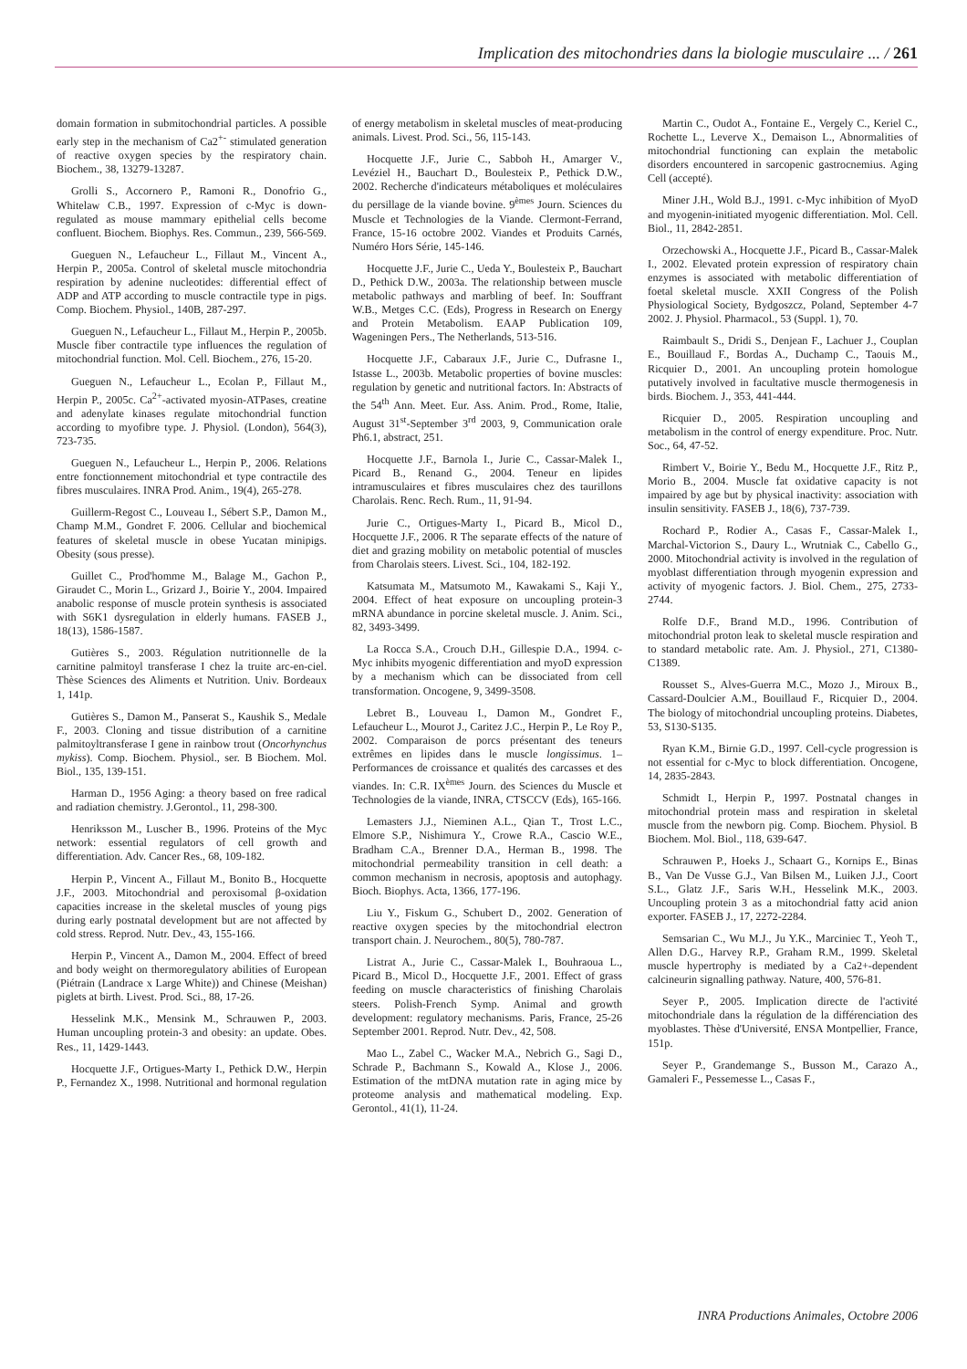Implication des mitochondries dans la biologie musculaire ... / 261
domain formation in submitochondrial particles. A possible early step in the mechanism of Ca2<sup>+-</sup> stimulated generation of reactive oxygen species by the respiratory chain. Biochem., 38, 13279-13287.
Grolli S., Accornero P., Ramoni R., Donofrio G., Whitelaw C.B., 1997. Expression of c-Myc is down-regulated as mouse mammary epithelial cells become confluent. Biochem. Biophys. Res. Commun., 239, 566-569.
Gueguen N., Lefaucheur L., Fillaut M., Vincent A., Herpin P., 2005a. Control of skeletal muscle mitochondria respiration by adenine nucleotides: differential effect of ADP and ATP according to muscle contractile type in pigs. Comp. Biochem. Physiol., 140B, 287-297.
Gueguen N., Lefaucheur L., Fillaut M., Herpin P., 2005b. Muscle fiber contractile type influences the regulation of mitochondrial function. Mol. Cell. Biochem., 276, 15-20.
Gueguen N., Lefaucheur L., Ecolan P., Fillaut M., Herpin P., 2005c. Ca<sup>2+</sup>-activated myosin-ATPases, creatine and adenylate kinases regulate mitochondrial function according to myofibre type. J. Physiol. (London), 564(3), 723-735.
Gueguen N., Lefaucheur L., Herpin P., 2006. Relations entre fonctionnement mitochondrial et type contractile des fibres musculaires. INRA Prod. Anim., 19(4), 265-278.
Guillerm-Regost C., Louveau I., Sébert S.P., Damon M., Champ M.M., Gondret F. 2006. Cellular and biochemical features of skeletal muscle in obese Yucatan minipigs. Obesity (sous presse).
Guillet C., Prod'homme M., Balage M., Gachon P., Giraudet C., Morin L., Grizard J., Boirie Y., 2004. Impaired anabolic response of muscle protein synthesis is associated with S6K1 dysregulation in elderly humans. FASEB J., 18(13), 1586-1587.
Gutières S., 2003. Régulation nutritionnelle de la carnitine palmitoyl transferase I chez la truite arc-en-ciel. Thèse Sciences des Aliments et Nutrition. Univ. Bordeaux 1, 141p.
Gutières S., Damon M., Panserat S., Kaushik S., Medale F., 2003. Cloning and tissue distribution of a carnitine palmitoyltransferase I gene in rainbow trout (Oncorhynchus mykiss). Comp. Biochem. Physiol., ser. B Biochem. Mol. Biol., 135, 139-151.
Harman D., 1956 Aging: a theory based on free radical and radiation chemistry. J.Gerontol., 11, 298-300.
Henriksson M., Luscher B., 1996. Proteins of the Myc network: essential regulators of cell growth and differentiation. Adv. Cancer Res., 68, 109-182.
Herpin P., Vincent A., Fillaut M., Bonito B., Hocquette J.F., 2003. Mitochondrial and peroxisomal β-oxidation capacities increase in the skeletal muscles of young pigs during early postnatal development but are not affected by cold stress. Reprod. Nutr. Dev., 43, 155-166.
Herpin P., Vincent A., Damon M., 2004. Effect of breed and body weight on thermoregulatory abilities of European (Piétrain (Landrace x Large White)) and Chinese (Meishan) piglets at birth. Livest. Prod. Sci., 88, 17-26.
Hesselink M.K., Mensink M., Schrauwen P., 2003. Human uncoupling protein-3 and obesity: an update. Obes. Res., 11, 1429-1443.
Hocquette J.F., Ortigues-Marty I., Pethick D.W., Herpin P., Fernandez X., 1998. Nutritional and hormonal regulation of energy metabolism in skeletal muscles of meat-producing animals. Livest. Prod. Sci., 56, 115-143.
Hocquette J.F., Jurie C., Sabboh H., Amarger V., Levéziel H., Bauchart D., Boulesteix P., Pethick D.W., 2002. Recherche d'indicateurs métaboliques et moléculaires du persillage de la viande bovine. 9<sup>èmes</sup> Journ. Sciences du Muscle et Technologies de la Viande. Clermont-Ferrand, France, 15-16 octobre 2002. Viandes et Produits Carnés, Numéro Hors Série, 145-146.
Hocquette J.F., Jurie C., Ueda Y., Boulesteix P., Bauchart D., Pethick D.W., 2003a. The relationship between muscle metabolic pathways and marbling of beef. In: Souffrant W.B., Metges C.C. (Eds), Progress in Research on Energy and Protein Metabolism. EAAP Publication 109, Wageningen Pers., The Netherlands, 513-516.
Hocquette J.F., Cabaraux J.F., Jurie C., Dufrasne I., Istasse L., 2003b. Metabolic properties of bovine muscles: regulation by genetic and nutritional factors. In: Abstracts of the 54<sup>th</sup> Ann. Meet. Eur. Ass. Anim. Prod., Rome, Italie, August 31<sup>st</sup>-September 3<sup>rd</sup> 2003, 9, Communication orale Ph6.1, abstract, 251.
Hocquette J.F., Barnola I., Jurie C., Cassar-Malek I., Picard B., Renand G., 2004. Teneur en lipides intramusculaires et fibres musculaires chez des taurillons Charolais. Renc. Rech. Rum., 11, 91-94.
Jurie C., Ortigues-Marty I., Picard B., Micol D., Hocquette J.F., 2006. R The separate effects of the nature of diet and grazing mobility on metabolic potential of muscles from Charolais steers. Livest. Sci., 104, 182-192.
Katsumata M., Matsumoto M., Kawakami S., Kaji Y., 2004. Effect of heat exposure on uncoupling protein-3 mRNA abundance in porcine skeletal muscle. J. Anim. Sci., 82, 3493-3499.
La Rocca S.A., Crouch D.H., Gillespie D.A., 1994. c-Myc inhibits myogenic differentiation and myoD expression by a mechanism which can be dissociated from cell transformation. Oncogene, 9, 3499-3508.
Lebret B., Louveau I., Damon M., Gondret F., Lefaucheur L., Mourot J., Caritez J.C., Herpin P., Le Roy P., 2002. Comparaison de porcs présentant des teneurs extrêmes en lipides dans le muscle longissimus. 1– Performances de croissance et qualités des carcasses et des viandes. In: C.R. IX<sup>èmes</sup> Journ. des Sciences du Muscle et Technologies de la viande, INRA, CTSCCV (Eds), 165-166.
Lemasters J.J., Nieminen A.L., Qian T., Trost L.C., Elmore S.P., Nishimura Y., Crowe R.A., Cascio W.E., Bradham C.A., Brenner D.A., Herman B., 1998. The mitochondrial permeability transition in cell death: a common mechanism in necrosis, apoptosis and autophagy. Bioch. Biophys. Acta, 1366, 177-196.
Liu Y., Fiskum G., Schubert D., 2002. Generation of reactive oxygen species by the mitochondrial electron transport chain. J. Neurochem., 80(5), 780-787.
Listrat A., Jurie C., Cassar-Malek I., Bouhraoua L., Picard B., Micol D., Hocquette J.F., 2001. Effect of grass feeding on muscle characteristics of finishing Charolais steers. Polish-French Symp. Animal and growth development: regulatory mechanisms. Paris, France, 25-26 September 2001. Reprod. Nutr. Dev., 42, 508.
Mao L., Zabel C., Wacker M.A., Nebrich G., Sagi D., Schrade P., Bachmann S., Kowald A., Klose J., 2006. Estimation of the mtDNA mutation rate in aging mice by proteome analysis and mathematical modeling. Exp. Gerontol., 41(1), 11-24.
Martin C., Oudot A., Fontaine E., Vergely C., Keriel C., Rochette L., Leverve X., Demaison L., Abnormalities of mitochondrial functioning can explain the metabolic disorders encountered in sarcopenic gastrocnemius. Aging Cell (accepté).
Miner J.H., Wold B.J., 1991. c-Myc inhibition of MyoD and myogenin-initiated myogenic differentiation. Mol. Cell. Biol., 11, 2842-2851.
Orzechowski A., Hocquette J.F., Picard B., Cassar-Malek I., 2002. Elevated protein expression of respiratory chain enzymes is associated with metabolic differentiation of foetal skeletal muscle. XXII Congress of the Polish Physiological Society, Bydgoszcz, Poland, September 4-7 2002. J. Physiol. Pharmacol., 53 (Suppl. 1), 70.
Raimbault S., Dridi S., Denjean F., Lachuer J., Couplan E., Bouillaud F., Bordas A., Duchamp C., Taouis M., Ricquier D., 2001. An uncoupling protein homologue putatively involved in facultative muscle thermogenesis in birds. Biochem. J., 353, 441-444.
Ricquier D., 2005. Respiration uncoupling and metabolism in the control of energy expenditure. Proc. Nutr. Soc., 64, 47-52.
Rimbert V., Boirie Y., Bedu M., Hocquette J.F., Ritz P., Morio B., 2004. Muscle fat oxidative capacity is not impaired by age but by physical inactivity: association with insulin sensitivity. FASEB J., 18(6), 737-739.
Rochard P., Rodier A., Casas F., Cassar-Malek I., Marchal-Victorion S., Daury L., Wrutniak C., Cabello G., 2000. Mitochondrial activity is involved in the regulation of myoblast differentiation through myogenin expression and activity of myogenic factors. J. Biol. Chem., 275, 2733-2744.
Rolfe D.F., Brand M.D., 1996. Contribution of mitochondrial proton leak to skeletal muscle respiration and to standard metabolic rate. Am. J. Physiol., 271, C1380-C1389.
Rousset S., Alves-Guerra M.C., Mozo J., Miroux B., Cassard-Doulcier A.M., Bouillaud F., Ricquier D., 2004. The biology of mitochondrial uncoupling proteins. Diabetes, 53, S130-S135.
Ryan K.M., Birnie G.D., 1997. Cell-cycle progression is not essential for c-Myc to block differentiation. Oncogene, 14, 2835-2843.
Schmidt I., Herpin P., 1997. Postnatal changes in mitochondrial protein mass and respiration in skeletal muscle from the newborn pig. Comp. Biochem. Physiol. B Biochem. Mol. Biol., 118, 639-647.
Schrauwen P., Hoeks J., Schaart G., Kornips E., Binas B., Van De Vusse G.J., Van Bilsen M., Luiken J.J., Coort S.L., Glatz J.F., Saris W.H., Hesselink M.K., 2003. Uncoupling protein 3 as a mitochondrial fatty acid anion exporter. FASEB J., 17, 2272-2284.
Semsarian C., Wu M.J., Ju Y.K., Marciniec T., Yeoh T., Allen D.G., Harvey R.P., Graham R.M., 1999. Skeletal muscle hypertrophy is mediated by a Ca2+-dependent calcineurin signalling pathway. Nature, 400, 576-81.
Seyer P., 2005. Implication directe de l'activité mitochondriale dans la régulation de la différenciation des myoblastes. Thèse d'Université, ENSA Montpellier, France, 151p.
Seyer P., Grandemange S., Busson M., Carazo A., Gamaleri F., Pessemesse L., Casas F.,
INRA Productions Animales, Octobre 2006